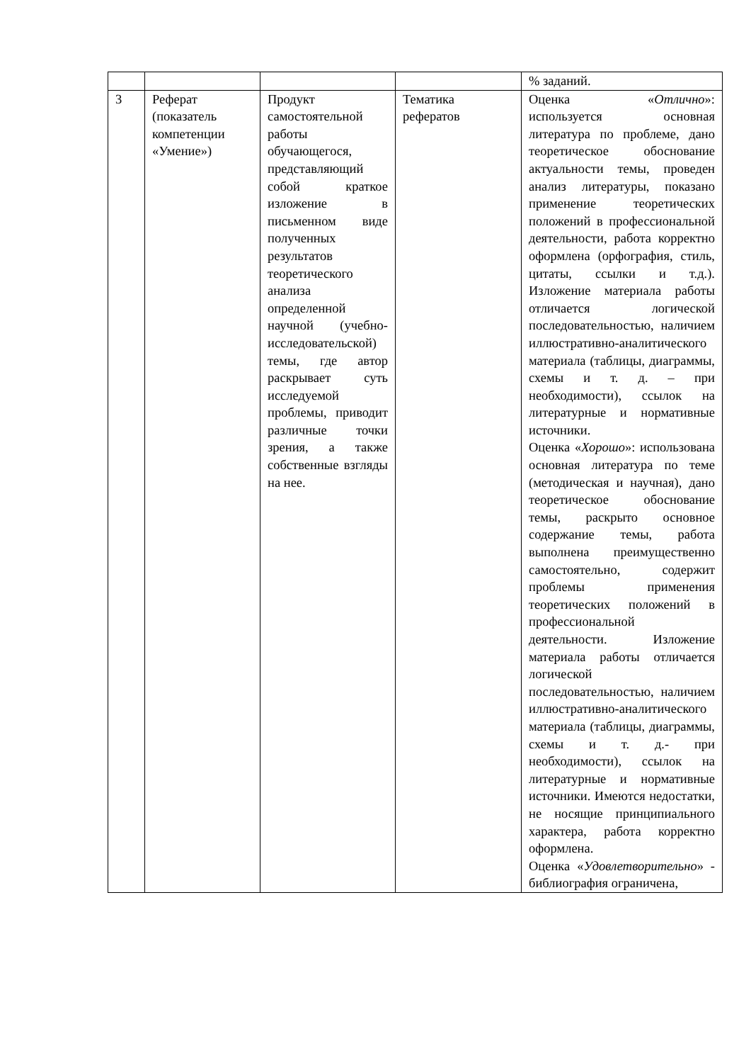| | | | | % заданий. |
| 3 | Реферат (показатель компетенции «Умение») | Продукт самостоятельной работы обучающегося, представляющий собой краткое изложение в письменном виде полученных результатов теоретического анализа определенной научной (учебно-исследовательской) темы, где автор раскрывает суть исследуемой проблемы, приводит различные точки зрения, а также собственные взгляды на нее. | Тематика рефератов | Оценка « Отлично »: используется основная литература по проблеме, дано теоретическое обоснование актуальности темы, проведен анализ литературы, показано применение теоретических положений в профессиональной деятельности, работа корректно оформлена (орфография, стиль, цитаты, ссылки и т.д.). Изложение материала работы отличается логической последовательностью, наличием иллюстративно-аналитического материала (таблицы, диаграммы, схемы и т. д. – при необходимости), ссылок на литературные и нормативные источники. Оценка « Хорошо »: использована основная литература по теме (методическая и научная), дано теоретическое обоснование темы, раскрыто основное содержание темы, работа выполнена преимущественно самостоятельно, содержит проблемы применения теоретических положений в профессиональной деятельности. Изложение материала работы отличается логической последовательностью, наличием иллюстративно-аналитического материала (таблицы, диаграммы, схемы и т. д.- при необходимости), ссылок на литературные и нормативные источники. Имеются недостатки, не носящие принципиального характера, работа корректно оформлена. Оценка « Удовлетворительно » - библиография ограничена, |